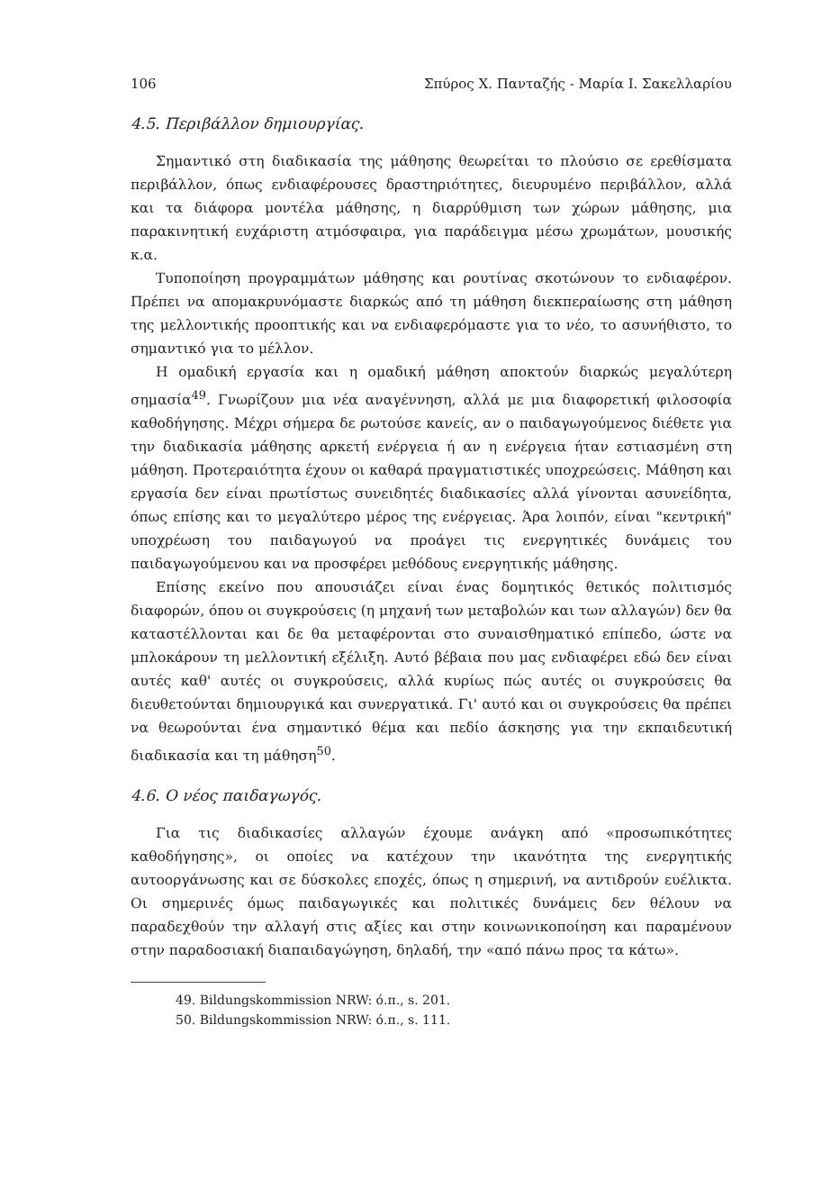106 Σπύρος Χ. Πανταζής - Μαρία Ι. Σακελλαρίου
4.5. Περιβάλλον δημιουργίας.
Σημαντικό στη διαδικασία της μάθησης θεωρείται το πλούσιο σε ερεθίσματα περιβάλλον, όπως ενδιαφέρουσες δραστηριότητες, διευρυμένο περιβάλλον, αλλά και τα διάφορα μοντέλα μάθησης, η διαρρύθμιση των χώρων μάθησης, μια παρακινητική ευχάριστη ατμόσφαιρα, για παράδειγμα μέσω χρωμάτων, μουσικής κ.α.
Τυποποίηση προγραμμάτων μάθησης και ρουτίνας σκοτώνουν το ενδιαφέρον. Πρέπει να απομακρυνόμαστε διαρκώς από τη μάθηση διεκπεραίωσης στη μάθηση της μελλοντικής προοπτικής και να ενδιαφερόμαστε για το νέο, το ασυνήθιστο, το σημαντικό για το μέλλον.
Η ομαδική εργασία και η ομαδική μάθηση αποκτούν διαρκώς μεγαλύτερη σημασία<sup>49</sup>. Γνωρίζουν μια νέα αναγέννηση, αλλά με μια διαφορετική φιλοσοφία καθοδήγησης. Μέχρι σήμερα δε ρωτούσε κανείς, αν ο παιδαγωγούμενος διέθετε για την διαδικασία μάθησης αρκετή ενέργεια ή αν η ενέργεια ήταν εστιασμένη στη μάθηση. Προτεραιότητα έχουν οι καθαρά πραγματιστικές υποχρεώσεις. Μάθηση και εργασία δεν είναι πρωτίστως συνειδητές διαδικασίες αλλά γίνονται ασυνείδητα, όπως επίσης και το μεγαλύτερο μέρος της ενέργειας. Άρα λοιπόν, είναι "κεντρική" υποχρέωση του παιδαγωγού να προάγει τις ενεργητικές δυνάμεις του παιδαγωγούμενου και να προσφέρει μεθόδους ενεργητικής μάθησης.
Επίσης εκείνο που απουσιάζει είναι ένας δομητικός θετικός πολιτισμός διαφορών, όπου οι συγκρούσεις (η μηχανή των μεταβολών και των αλλαγών) δεν θα καταστέλλονται και δε θα μεταφέρονται στο συναισθηματικό επίπεδο, ώστε να μπλοκάρουν τη μελλοντική εξέλιξη. Αυτό βέβαια που μας ενδιαφέρει εδώ δεν είναι αυτές καθ' αυτές οι συγκρούσεις, αλλά κυρίως πώς αυτές οι συγκρούσεις θα διευθετούνται δημιουργικά και συνεργατικά. Γι' αυτό και οι συγκρούσεις θα πρέπει να θεωρούνται ένα σημαντικό θέμα και πεδίο άσκησης για την εκπαιδευτική διαδικασία και τη μάθηση<sup>50</sup>.
4.6. Ο νέος παιδαγωγός.
Για τις διαδικασίες αλλαγών έχουμε ανάγκη από «προσωπικότητες καθοδήγησης», οι οποίες να κατέχουν την ικανότητα της ενεργητικής αυτοοργάνωσης και σε δύσκολες εποχές, όπως η σημερινή, να αντιδρούν ευέλικτα. Οι σημερινές όμως παιδαγωγικές και πολιτικές δυνάμεις δεν θέλουν να παραδεχθούν την αλλαγή στις αξίες και στην κοινωνικοποίηση και παραμένουν στην παραδοσιακή διαπαιδαγώγηση, δηλαδή, την «από πάνω προς τα κάτω».
49. Bildungskommission NRW: ό.π., s. 201.
50. Bildungskommission NRW: ό.π., s. 111.